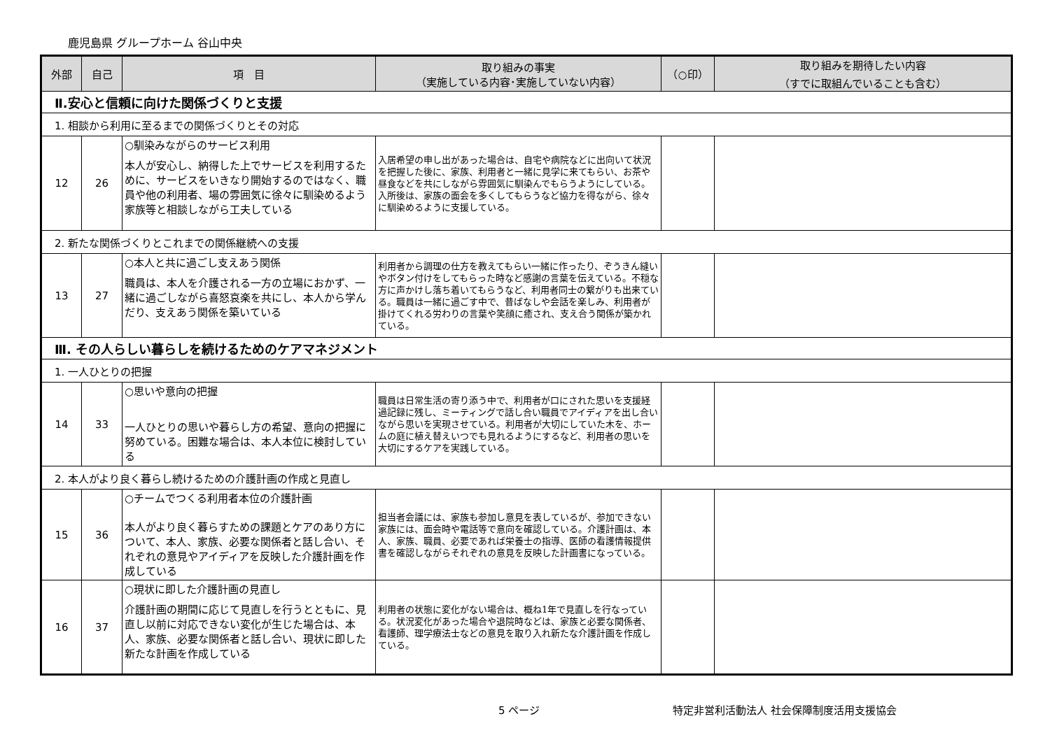鹿児島県 グループホーム 谷山中央
| 外部 | 自己 | 項 目 | 取り組みの事実 （実施している内容･実施していない内容） | （○印） | 取り組みを期待したい内容 （すでに取組んでいることも含む） |
| --- | --- | --- | --- | --- | --- |
| Ⅱ.安心と信頼に向けた関係づくりと支援 | | | | | |
| 1. 相談から利用に至るまでの関係づくりとその対応 | | | | | |
| 12 | 26 | ○馴染みながらのサービス利用 本人が安心し、納得した上でサービスを利用するために、サービスをいきなり開始するのではなく、職員や他の利用者、場の雰囲気に徐々に馴染めるよう家族等と相談しながら工夫している | 入居希望の申し出があった場合は、自宅や病院などに出向いて状況を把握した後に、家族、利用者と一緒に見学に来てもらい、お茶や昼食などを共にしながら雰囲気に馴染んでもらうようにしている。入所後は、家族の面会を多くしてもらうなど協力を得ながら、徐々に馴染めるように支援している。 | | |
| 2. 新たな関係づくりとこれまでの関係継続への支援 | | | | | |
| 13 | 27 | ○本人と共に過ごし支えあう関係 職員は、本人を介護される一方の立場におかず、一緒に過ごしながら喜怒哀楽を共にし、本人から学んだり、支えあう関係を築いている | 利用者から調理の仕方を教えてもらい一緒に作ったり、ぞうきん縫いやボタン付けをしてもらった時など感謝の言葉を伝えている。不穏な方に声かけし落ち着いてもらうなど、利用者同士の繋がりも出来ている。職員は一緒に過ごす中で、昔ばなしや会話を楽しみ、利用者が掛けてくれる労わりの言葉や笑顔に癒され、支え合う関係が築かれている。 | | |
| Ⅲ. その人らしい暮らしを続けるためのケアマネジメント | | | | | |
| 1. 一人ひとりの把握 | | | | | |
| 14 | 33 | ○思いや意向の把握 一人ひとりの思いや暮らし方の希望、意向の把握に努めている。困難な場合は、本人本位に検討している | 職員は日常生活の寄り添う中で、利用者が口にされた思いを支援経過記録に残し、ミーティングで話し合い職員でアイディアを出し合いながら思いを実現させている。利用者が大切にしていた木を、ホームの庭に植え替えいつでも見れるようにするなど、利用者の思いを大切にするケアを実践している。 | | |
| 2. 本人がより良く暮らし続けるための介護計画の作成と見直し | | | | | |
| 15 | 36 | ○チームでつくる利用者本位の介護計画 本人がより良く暮らすための課題とケアのあり方について、本人、家族、必要な関係者と話し合い、それぞれの意見やアイディアを反映した介護計画を作成している | 担当者会議には、家族も参加し意見を表しているが、参加できない家族には、面会時や電話等で意向を確認している。介護計画は、本人、家族、職員、必要であれば栄養士の指導、医師の看護情報提供書を確認しながらそれぞれの意見を反映した計画書になっている。 | | |
| 16 | 37 | ○現状に即した介護計画の見直し 介護計画の期間に応じて見直しを行うとともに、見直し以前に対応できない変化が生じた場合は、本人、家族、必要な関係者と話し合い、現状に即した新たな計画を作成している | 利用者の状態に変化がない場合は、概ね1年で見直しを行なっている。状況変化があった場合や退院時などは、家族と必要な関係者、看護師、理学療法士などの意見を取り入れ新たな介護計画を作成している。 | | |
5 ページ 特定非営利活動法人 社会保障制度活用支援協会